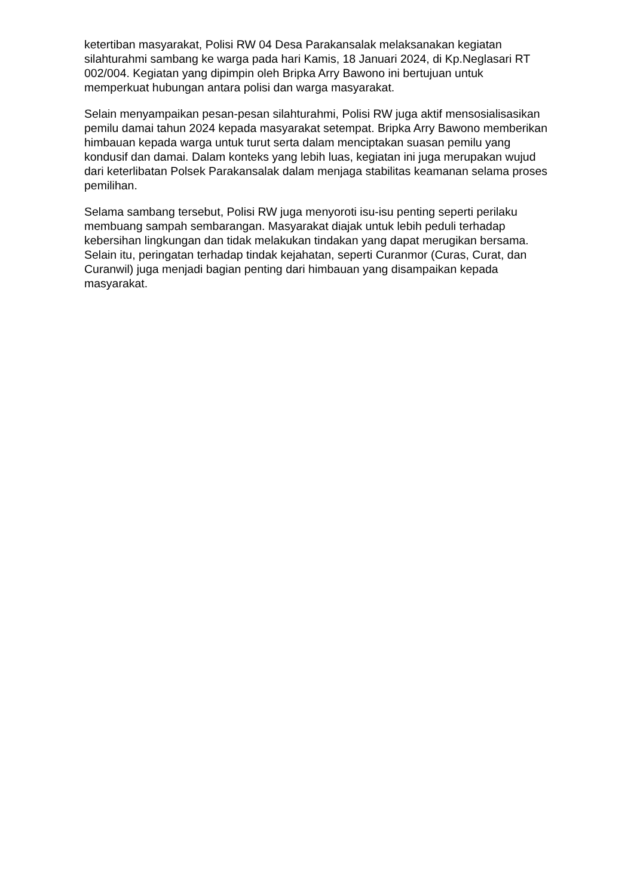ketertiban masyarakat, Polisi RW 04 Desa Parakansalak melaksanakan kegiatan silahturahmi sambang ke warga pada hari Kamis, 18 Januari 2024, di Kp.Neglasari RT 002/004. Kegiatan yang dipimpin oleh Bripka Arry Bawono ini bertujuan untuk memperkuat hubungan antara polisi dan warga masyarakat.
Selain menyampaikan pesan-pesan silahturahmi, Polisi RW juga aktif mensosialisasikan pemilu damai tahun 2024 kepada masyarakat setempat. Bripka Arry Bawono memberikan himbauan kepada warga untuk turut serta dalam menciptakan suasan pemilu yang kondusif dan damai. Dalam konteks yang lebih luas, kegiatan ini juga merupakan wujud dari keterlibatan Polsek Parakansalak dalam menjaga stabilitas keamanan selama proses pemilihan.
Selama sambang tersebut, Polisi RW juga menyoroti isu-isu penting seperti perilaku membuang sampah sembarangan. Masyarakat diajak untuk lebih peduli terhadap kebersihan lingkungan dan tidak melakukan tindakan yang dapat merugikan bersama. Selain itu, peringatan terhadap tindak kejahatan, seperti Curanmor (Curas, Curat, dan Curanwil) juga menjadi bagian penting dari himbauan yang disampaikan kepada masyarakat.